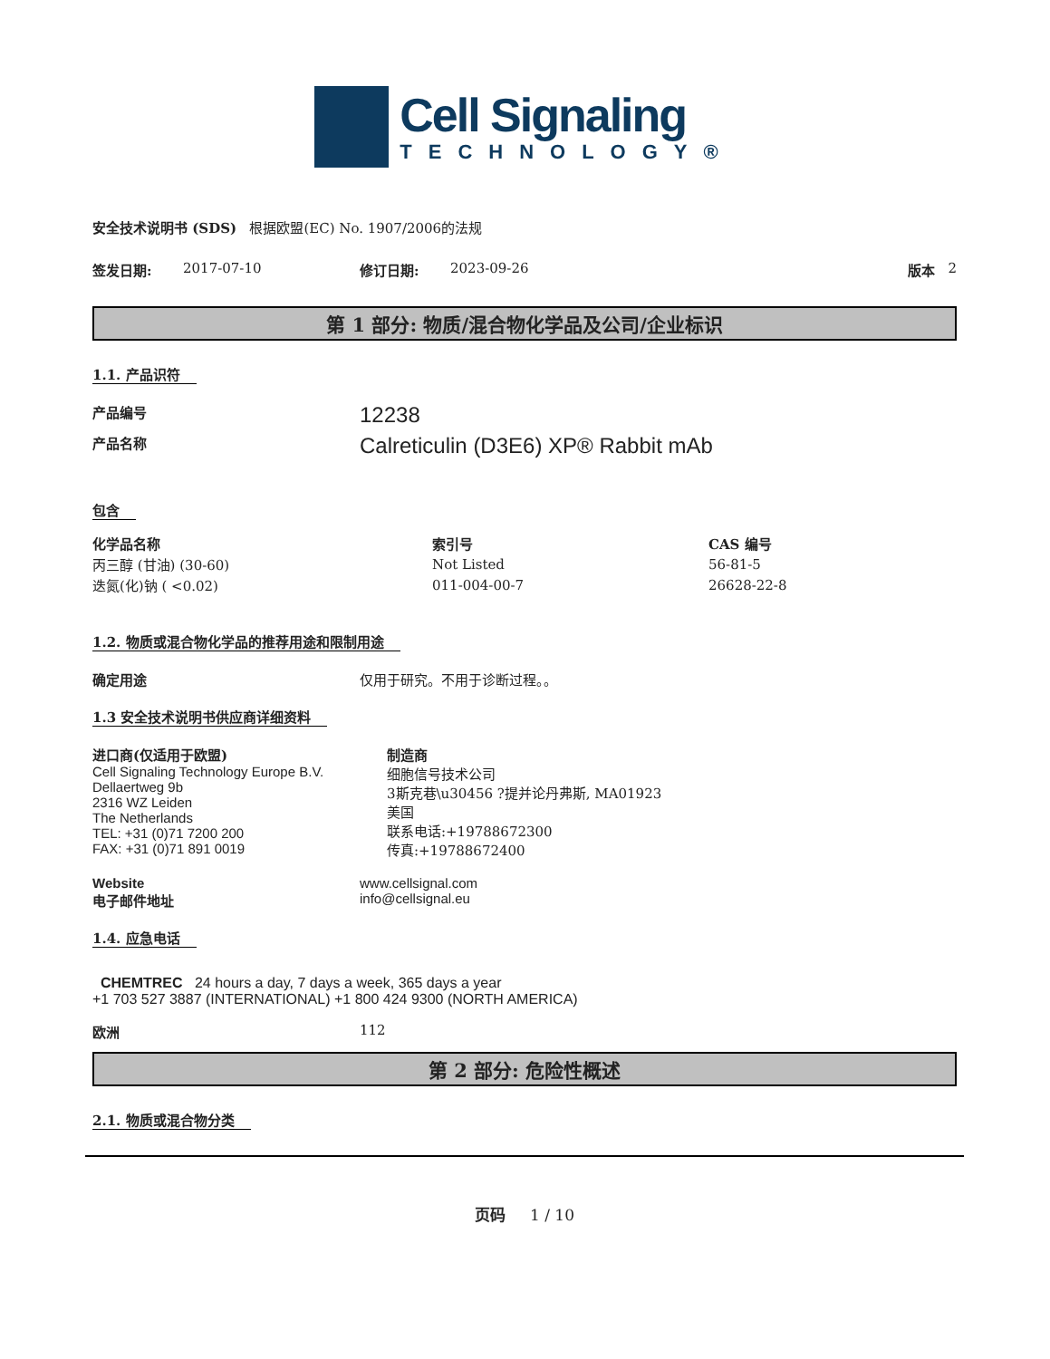Cell Signaling
TECHNOLOGY®
安全技术说明书 (SDS) 根据欧盟(EC) No. 1907/2006的法规
签发日期: 2017-07-10 修订日期: 2023-09-26 版本 2
第 1 部分: 物质/混合物化学品及公司/企业标识
1.1. 产品识符
产品编号 12238
产品名称 Calreticulin (D3E6) XP® Rabbit mAb
包含
| 化学品名称 | 索引号 | CAS 编号 |
| --- | --- | --- |
| 丙三醇 (甘油) (30-60) | Not Listed | 56-81-5 |
| 迭氮(化)钠 ( <0.02) | 011-004-00-7 | 26628-22-8 |
1.2. 物质或混合物化学品的推荐用途和限制用途
确定用途 仅用于研究。不用于诊断过程。。
1.3 安全技术说明书供应商详细资料
进口商(仅适用于欧盟)
Cell Signaling Technology Europe B.V.
Dellaertweg 9b
2316 WZ Leiden
The Netherlands
TEL: +31 (0)71 7200 200
FAX: +31 (0)71 891 0019
制造商
细胞信号技术公司
3斯克巷\u30456 ?提并论丹弗斯, MA01923
美国
联系电话:+19788672300
传真:+19788672400
Website
电子邮件地址 www.cellsignal.com
info@cellsignal.eu
1.4. 应急电话
CHEMTREC 24 hours a day, 7 days a week, 365 days a year
+1 703 527 3887 (INTERNATIONAL) +1 800 424 9300 (NORTH AMERICA)
欧洲 112
第 2 部分: 危险性概述
2.1. 物质或混合物分类
页码 1 / 10